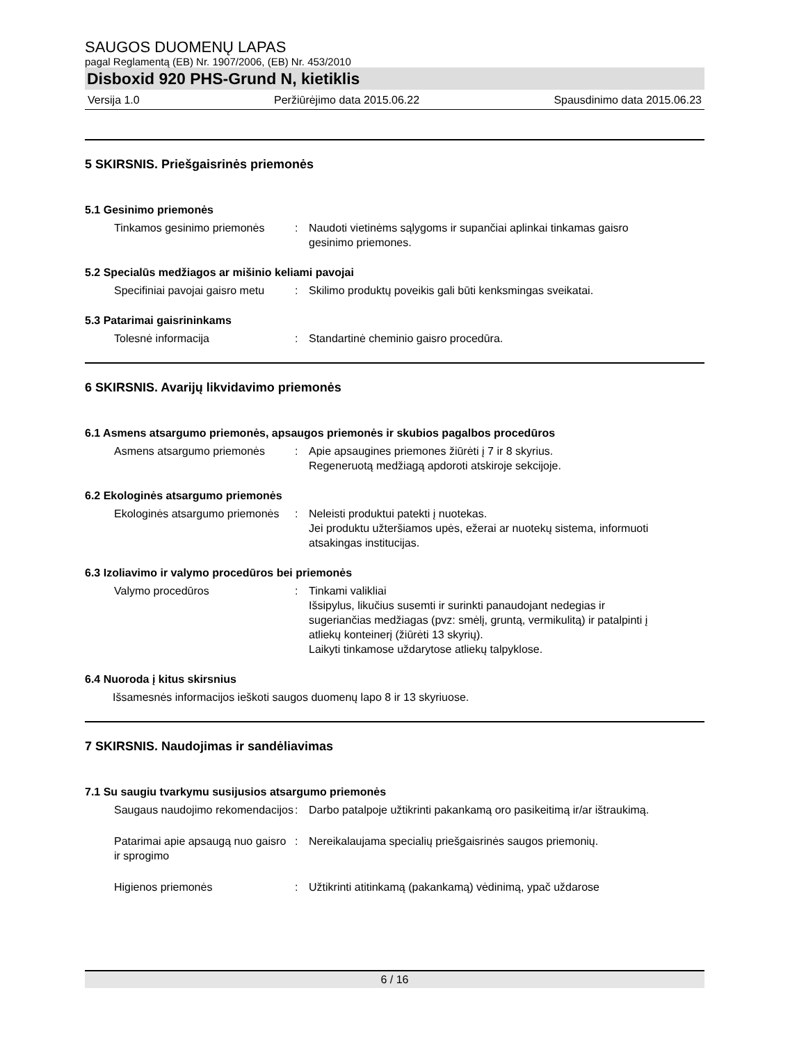SAUGOS DUOMENŲ LAPAS
pagal Reglamentą (EB) Nr. 1907/2006, (EB) Nr. 453/2010
Disboxid 920 PHS-Grund N, kietiklis
Versija 1.0 Peržiūrėjimo data 2015.06.22 Spausdinimo data 2015.06.23
5 SKIRSNIS. Priešgaisrinės priemonės
5.1 Gesinimo priemonės
Tinkamos gesinimo priemonės : Naudoti vietinėms sąlygoms ir supančiai aplinkai tinkamas gaisro gesinimo priemones.
5.2 Specialūs medžiagos ar mišinio keliami pavojai
Specifiniai pavojai gaisro metu
: Skilimo produktų poveikis gali būti kenksmingas sveikatai.
5.3 Patarimai gaisrininkams
Tolesnė informacija : Standartinė cheminio gaisro procedūra.
6 SKIRSNIS. Avarijų likvidavimo priemonės
6.1 Asmens atsargumo priemonės, apsaugos priemonės ir skubios pagalbos procedūros
Asmens atsargumo priemonės : Apie apsaugines priemones žiūrėti į 7 ir 8 skyrius.
Regeneruotą medžiagą apdoroti atskiroje sekcijoje.
6.2 Ekologinės atsargumo priemonės
Ekologinės atsargumo priemonės
: Neleisti produktui patekti į nuotekas.
Jei produktu užteršiamos upės, ežerai ar nuotekų sistema, informuoti atsakingas institucijas.
6.3 Izoliavimo ir valymo procedūros bei priemonės
Valymo procedūros : Tinkami valikliai
Išsipylus, likučius susemti ir surinkti panaudojant nedegias ir sugeriančias medžiagas (pvz: smėlį, gruntą, vermikulitą) ir patalpinti į atliekų konteinerį (žiūrėti 13 skyrių).
Laikyti tinkamose uždarytose atliekų talpyklose.
6.4 Nuoroda į kitus skirsnius
Išsamesnės informacijos ieškoti saugos duomenų lapo 8 ir 13 skyriuose.
7 SKIRSNIS. Naudojimas ir sandėliavimas
7.1 Su saugiu tvarkymu susijusios atsargumo priemonės
Saugaus naudojimo rekomendacijos
: Darbo patalpoje užtikrinti pakankamą oro pasikeitimą ir/ar ištraukimą.
Patarimai apie apsaugą nuo gaisro ir sprogimo
: Nereikalaujama specialių priešgaisrinės saugos priemonių.
Higienos priemonės : Užtikrinti atitinkamą (pakankamą) vėdinimą, ypač uždarose
6 / 16